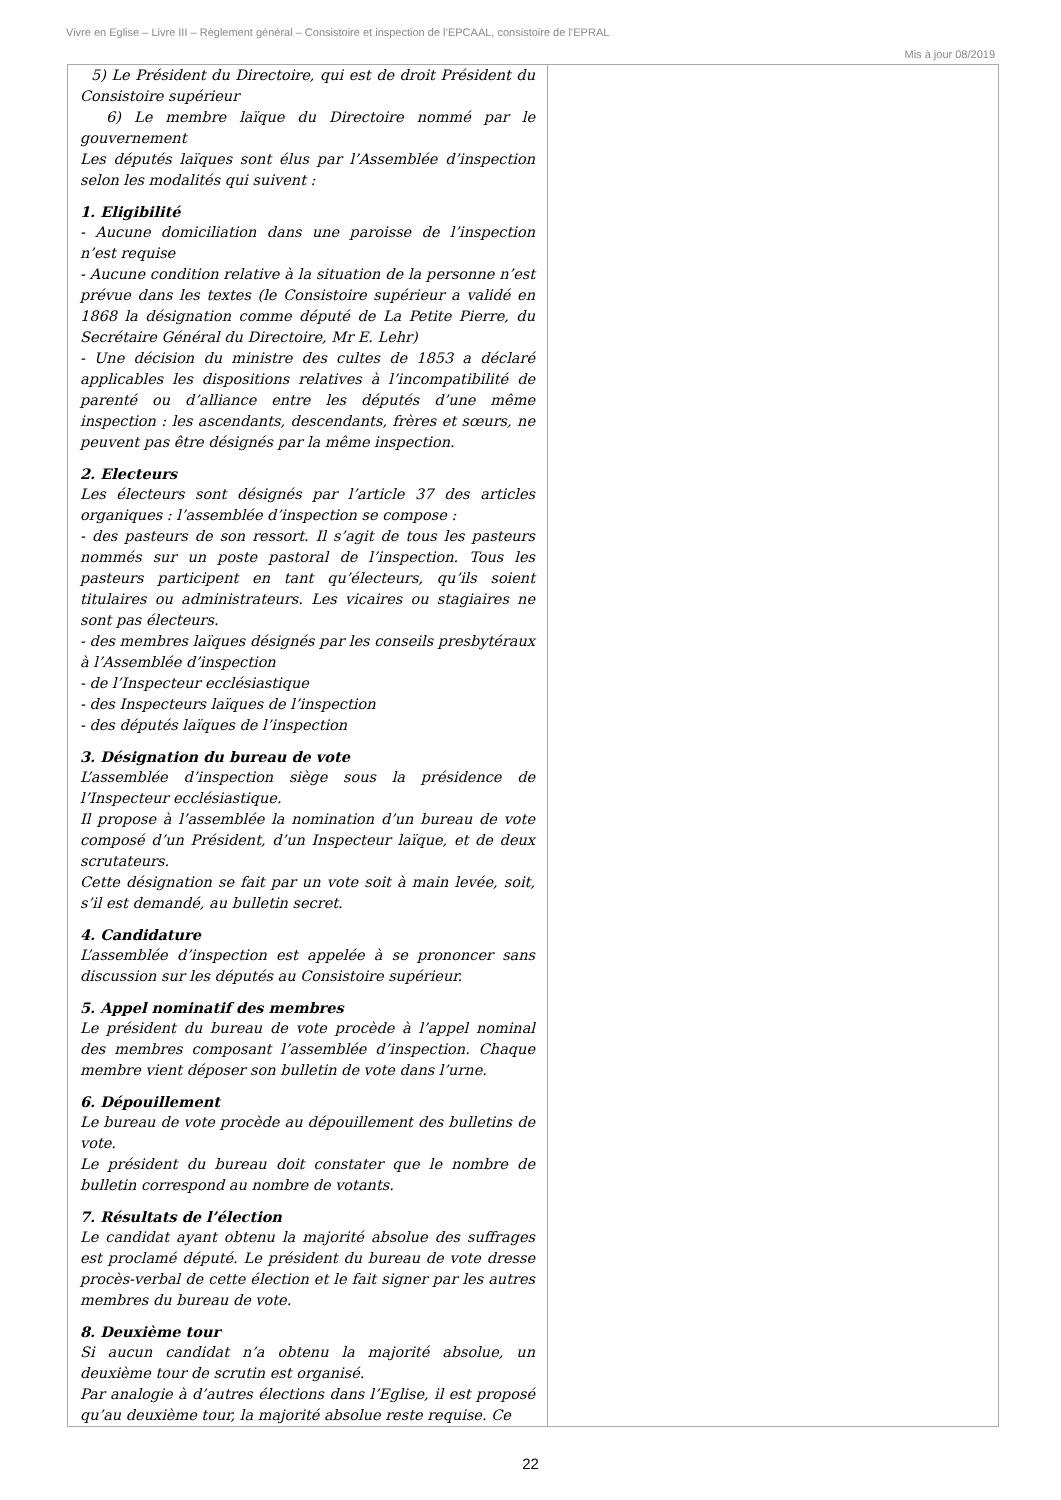Vivre en Eglise – Livre III – Règlement général – Consistoire et inspection de l’EPCAAL, consistoire de l’EPRAL
Mis à jour 08/2019
| 5) Le Président du Directoire, qui est de droit Président du Consistoire supérieur 6) Le membre laïque du Directoire nommé par le gouvernement Les députés laïques sont élus par l’Assemblée d’inspection selon les modalités qui suivent : 1. Eligibilité - Aucune domiciliation dans une paroisse de l’inspection n’est requise - Aucune condition relative à la situation de la personne n’est prévue dans les textes (le Consistoire supérieur a validé en 1868 la désignation comme député de La Petite Pierre, du Secrétaire Général du Directoire, Mr E. Lehr) - Une décision du ministre des cultes de 1853 a déclaré applicables les dispositions relatives à l’incompatibilité de parenté ou d’alliance entre les députés d’une même inspection : les ascendants, descendants, frères et sœurs, ne peuvent pas être désignés par la même inspection. 2. Electeurs Les électeurs sont désignés par l’article 37 des articles organiques : l’assemblée d’inspection se compose : - des pasteurs de son ressort. Il s’agit de tous les pasteurs nommés sur un poste pastoral de l’inspection. Tous les pasteurs participent en tant qu’électeurs, qu’ils soient titulaires ou administrateurs. Les vicaires ou stagiaires ne sont pas électeurs. - des membres laïques désignés par les conseils presbytéraux à l’Assemblée d’inspection - de l’Inspecteur ecclésiastique - des Inspecteurs laïques de l’inspection - des députés laïques de l’inspection 3. Désignation du bureau de vote L’assemblée d’inspection siège sous la présidence de l’Inspecteur ecclésiastique. Il propose à l’assemblée la nomination d’un bureau de vote composé d’un Président, d’un Inspecteur laïque, et de deux scrutateurs. Cette désignation se fait par un vote soit à main levée, soit, s’il est demandé, au bulletin secret. 4. Candidature L’assemblée d’inspection est appelée à se prononcer sans discussion sur les députés au Consistoire supérieur. 5. Appel nominatif des membres Le président du bureau de vote procède à l’appel nominal des membres composant l’assemblée d’inspection. Chaque membre vient déposer son bulletin de vote dans l’urne. 6. Dépouillement Le bureau de vote procède au dépouillement des bulletins de vote. Le président du bureau doit constater que le nombre de bulletin correspond au nombre de votants. 7. Résultats de l’élection Le candidat ayant obtenu la majorité absolue des suffrages est proclamé député. Le président du bureau de vote dresse procès-verbal de cette élection et le fait signer par les autres membres du bureau de vote. 8. Deuxième tour Si aucun candidat n’a obtenu la majorité absolue, un deuxième tour de scrutin est organisé. Par analogie à d’autres élections dans l’Eglise, il est proposé qu’au deuxième tour, la majorité absolue reste requise. Ce | |
22